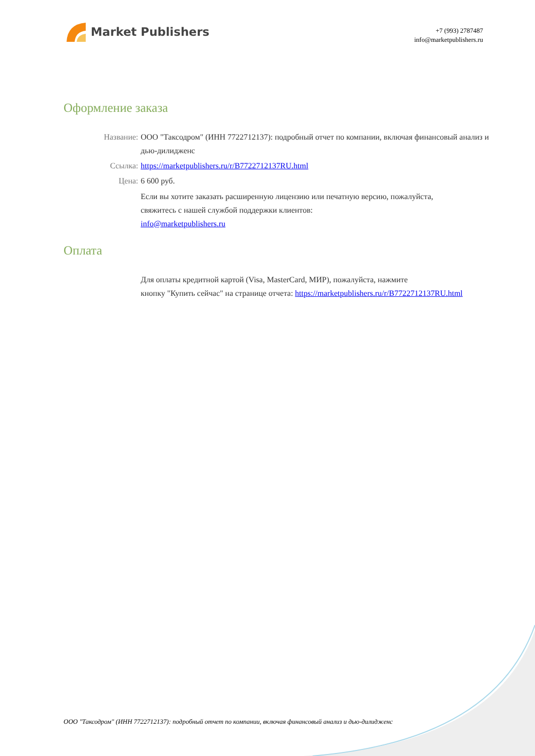Market Publishers
+7 (993) 2787487
info@marketpublishers.ru
Оформление заказа
Название: ООО "Таксодром" (ИНН 7722712137): подробный отчет по компании, включая финансовый анализ и дью-дилидженс
Ссылка: https://marketpublishers.ru/r/B7722712137RU.html
Цена: 6 600 руб.
Если вы хотите заказать расширенную лицензию или печатную версию, пожалуйста, свяжитесь с нашей службой поддержки клиентов:
info@marketpublishers.ru
Оплата
Для оплаты кредитной картой (Visa, MasterCard, МИР), пожалуйста, нажмите
кнопку "Купить сейчас" на странице отчета: https://marketpublishers.ru/r/B7722712137RU.html
ООО "Таксодром" (ИНН 7722712137): подробный отчет по компании, включая финансовый анализ и дью-дилидженс